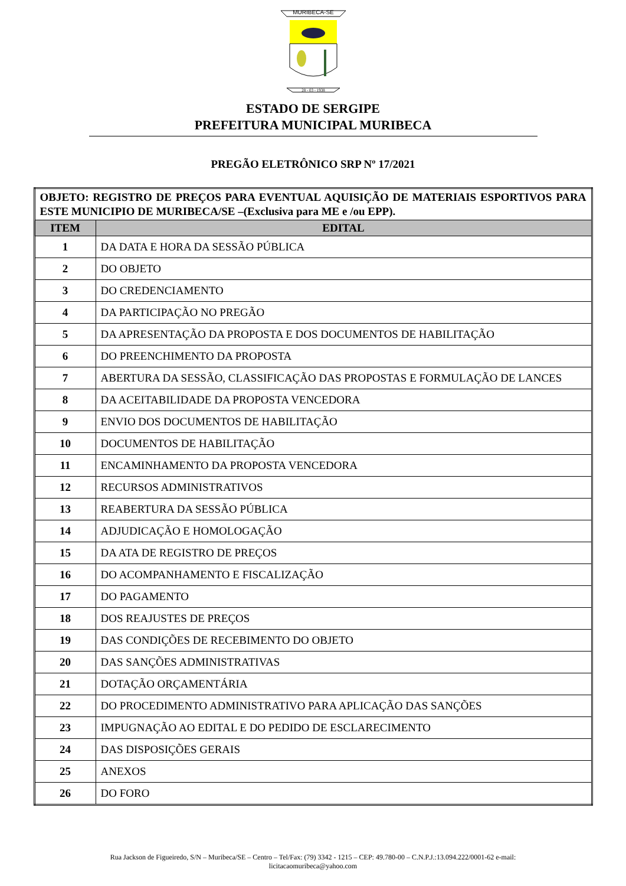MURIBECA-SE
28 - 03 - 1938
ESTADO DE SERGIPE
PREFEITURA MUNICIPAL MURIBECA
PREGÃO ELETRÔNICO SRP Nº 17/2021
| OBJETO: REGISTRO DE PREÇOS PARA EVENTUAL AQUISIÇÃO DE MATERIAIS ESPORTIVOS PARA ESTE MUNICIPIO DE MURIBECA/SE –(Exclusiva para ME e /ou EPP). | |
| ITEM | EDITAL |
| 1 | DA DATA E HORA DA SESSÃO PÚBLICA |
| 2 | DO OBJETO |
| 3 | DO CREDENCIAMENTO |
| 4 | DA PARTICIPAÇÃO NO PREGÃO |
| 5 | DA APRESENTAÇÃO DA PROPOSTA E DOS DOCUMENTOS DE HABILITAÇÃO |
| 6 | DO PREENCHIMENTO DA PROPOSTA |
| 7 | ABERTURA DA SESSÃO, CLASSIFICAÇÃO DAS PROPOSTAS E FORMULAÇÃO DE LANCES |
| 8 | DA ACEITABILIDADE DA PROPOSTA VENCEDORA |
| 9 | ENVIO DOS DOCUMENTOS DE HABILITAÇÃO |
| 10 | DOCUMENTOS DE HABILITAÇÃO |
| 11 | ENCAMINHAMENTO DA PROPOSTA VENCEDORA |
| 12 | RECURSOS ADMINISTRATIVOS |
| 13 | REABERTURA DA SESSÃO PÚBLICA |
| 14 | ADJUDICAÇÃO E HOMOLOGAÇÃO |
| 15 | DA ATA DE REGISTRO DE PREÇOS |
| 16 | DO ACOMPANHAMENTO E FISCALIZAÇÃO |
| 17 | DO PAGAMENTO |
| 18 | DOS REAJUSTES DE PREÇOS |
| 19 | DAS CONDIÇÕES DE RECEBIMENTO DO OBJETO |
| 20 | DAS SANÇÕES ADMINISTRATIVAS |
| 21 | DOTAÇÃO ORÇAMENTÁRIA |
| 22 | DO PROCEDIMENTO ADMINISTRATIVO PARA APLICAÇÃO DAS SANÇÕES |
| 23 | IMPUGNAÇÃO AO EDITAL E DO PEDIDO DE ESCLARECIMENTO |
| 24 | DAS DISPOSIÇÕES GERAIS |
| 25 | ANEXOS |
| 26 | DO FORO |
Rua Jackson de Figueiredo, S/N – Muribeca/SE – Centro – Tel/Fax: (79) 3342 - 1215 – CEP: 49.780-00 – C.N.P.J.:13.094.222/0001-62 e-mail:
licitacaomuribeca@yahoo.com